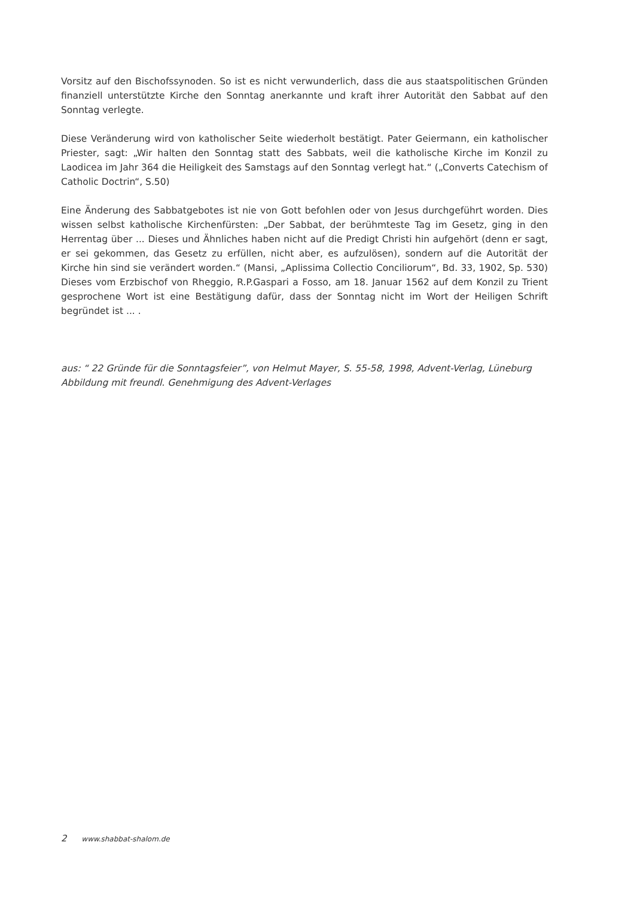Vorsitz auf den Bischofssynoden. So ist es nicht verwunderlich, dass die aus staatspolitischen Gründen finanziell unterstützte Kirche den Sonntag anerkannte und kraft ihrer Autorität den Sabbat auf den Sonntag verlegte.
Diese Veränderung wird von katholischer Seite wiederholt bestätigt. Pater Geiermann, ein katholischer Priester, sagt: „Wir halten den Sonntag statt des Sabbats, weil die katholische Kirche im Konzil zu Laodicea im Jahr 364 die Heiligkeit des Samstags auf den Sonntag verlegt hat.“ („Converts Catechism of Catholic Doctrin“, S.50)
Eine Änderung des Sabbatgebotes ist nie von Gott befohlen oder von Jesus durchgeführt worden. Dies wissen selbst katholische Kirchenfürsten: „Der Sabbat, der berühmteste Tag im Gesetz, ging in den Herrentag über ... Dieses und Ähnliches haben nicht auf die Predigt Christi hin aufgehört (denn er sagt, er sei gekommen, das Gesetz zu erfüllen, nicht aber, es aufzulösen), sondern auf die Autorität der Kirche hin sind sie verändert worden.“ (Mansi, „Aplissima Collectio Conciliorum“, Bd. 33, 1902, Sp. 530) Dieses vom Erzbischof von Rheggio, R.P.Gaspari a Fosso, am 18. Januar 1562 auf dem Konzil zu Trient gesprochene Wort ist eine Bestätigung dafür, dass der Sonntag nicht im Wort der Heiligen Schrift begründet ist ... .
aus: “ 22 Gründe für die Sonntagsfeier”, von Helmut Mayer, S. 55-58, 1998, Advent-Verlag, Lüneburg
Abbildung mit freundl. Genehmigung des Advent-Verlages
2 www.shabbat-shalom.de